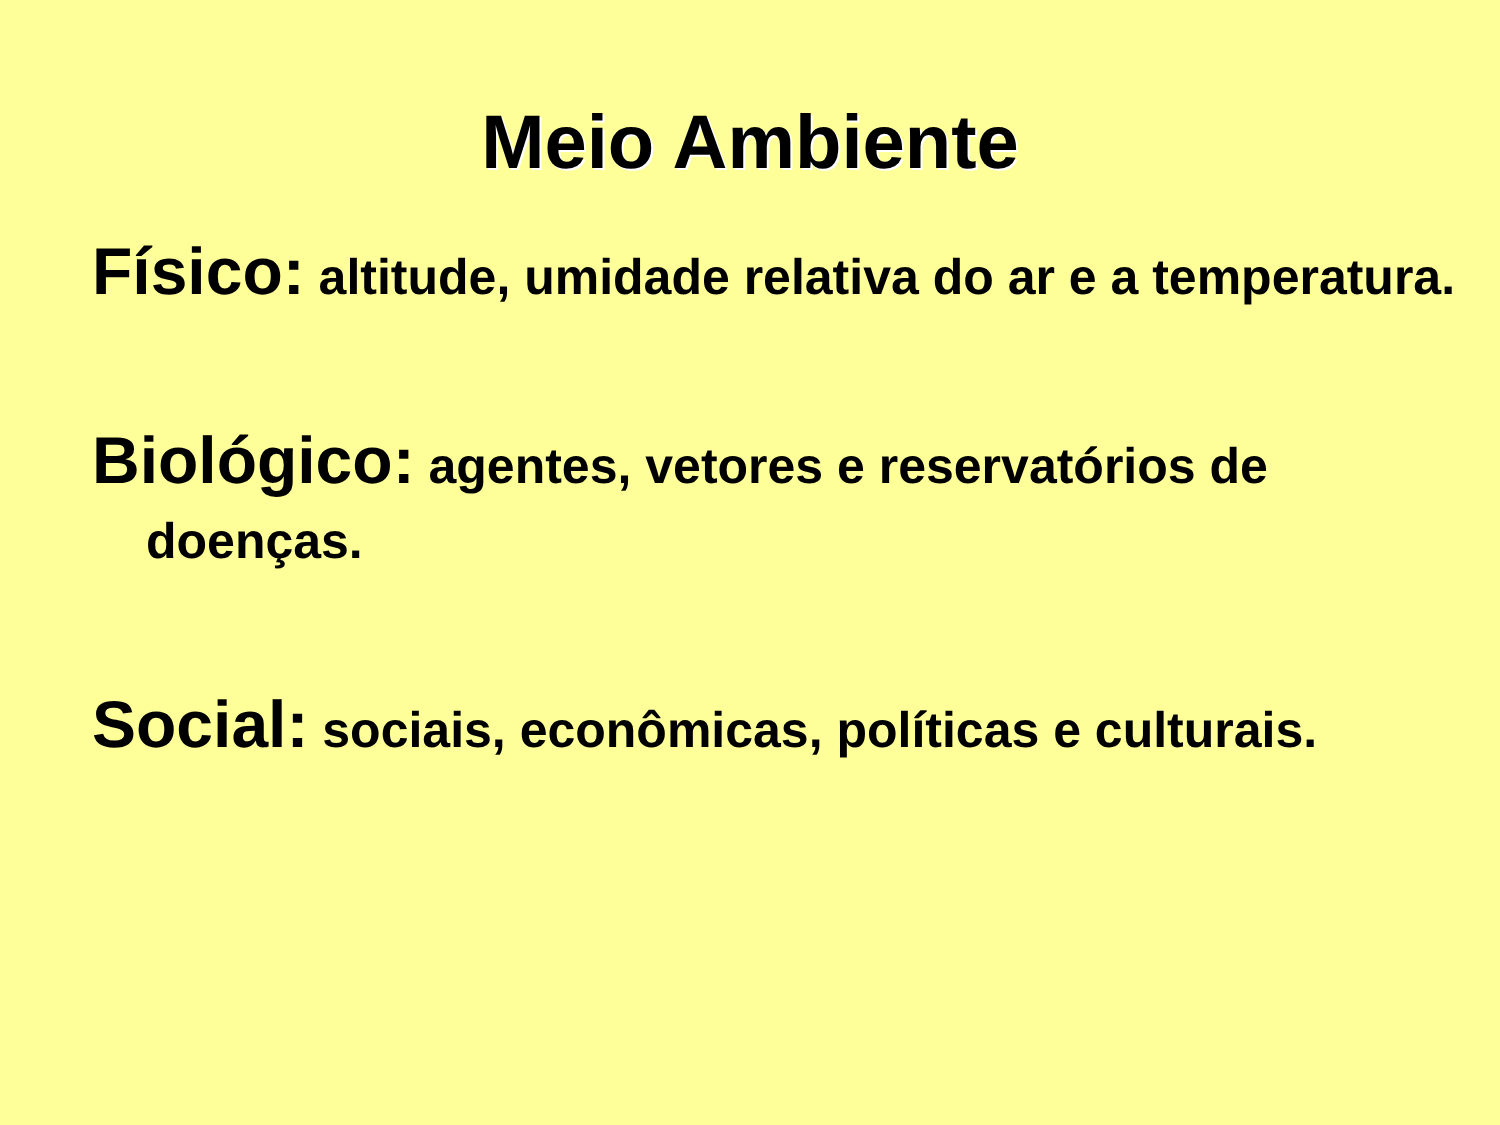Meio Ambiente
Físico: altitude, umidade relativa do ar e a temperatura.
Biológico: agentes, vetores e reservatórios de doenças.
Social: sociais, econômicas, políticas e culturais.